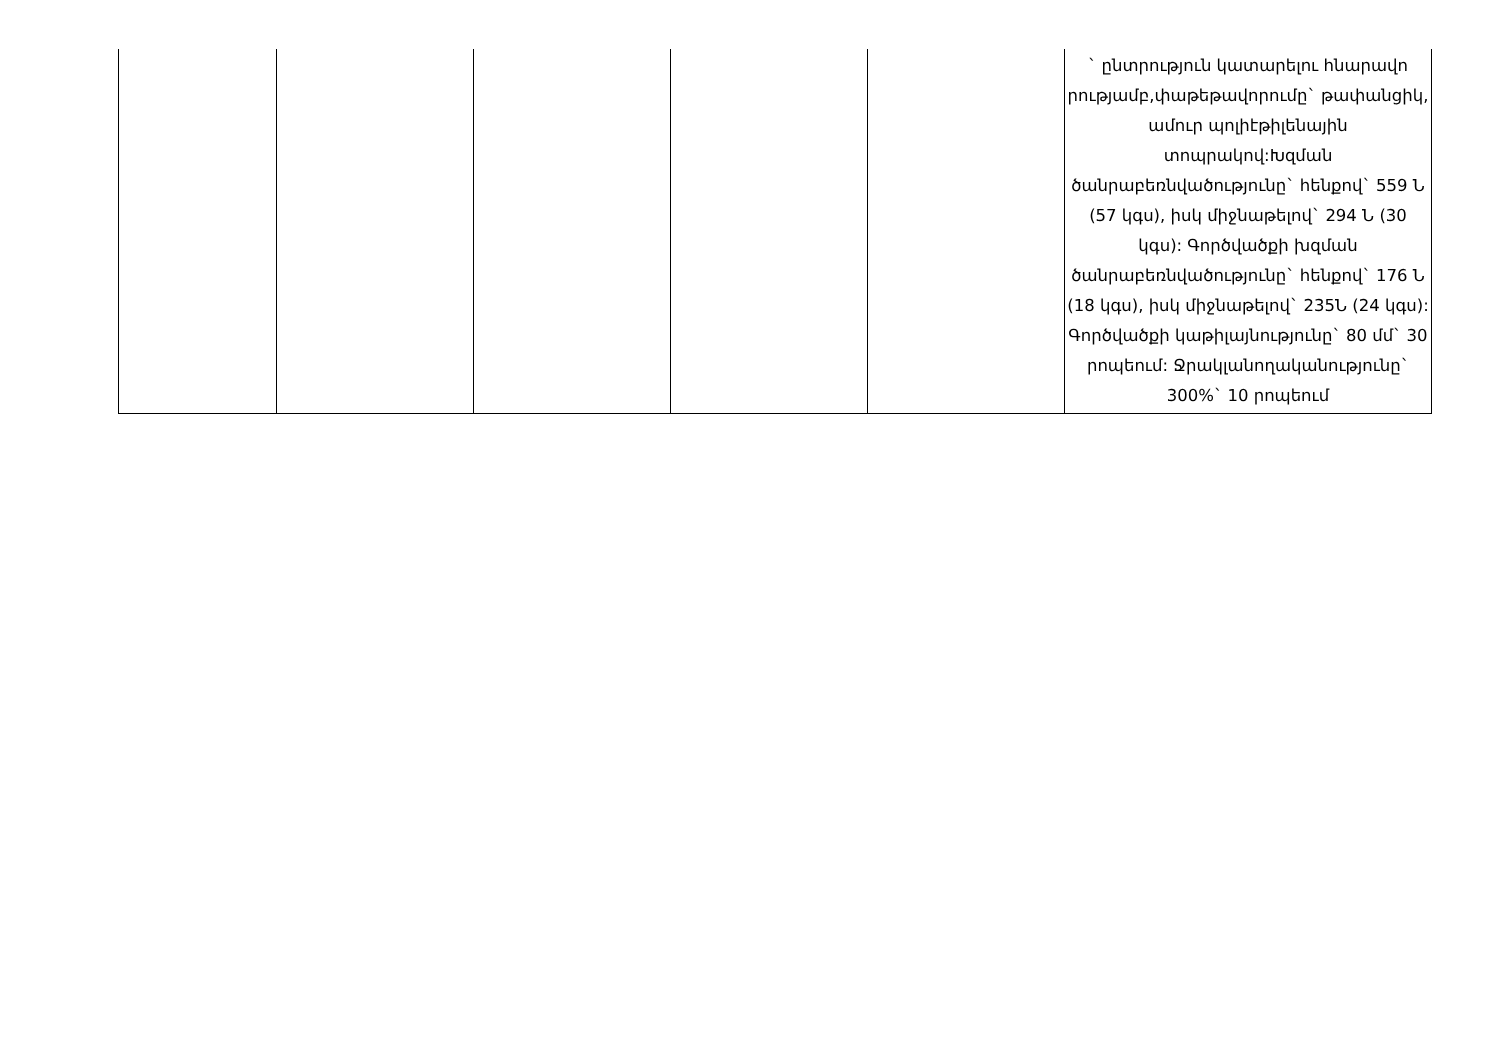| | | | | | ` ընտրություն կատարելու հնարավո րությամբ,փաթեթավորումը` թափանցիկ, ամուր պոլիէթիլենային տոպրակով:Խզման ծանրաբեռնվածությունը` հենքով` 559 Ն (57 կգս), իսկ միջնաթելով` 294 Ն (30 կգս): Գործվածքի խզման ծանրաբեռնվածությունը` հենքով` 176 Ն (18 կգս), իսկ միջնաթելով` 235Ն (24 կգս): Գործվածքի կաթիլայնությունը` 80 մմ` 30 րոպեում: Ջրակլանողականությունը` 300%` 10 րոպեում |